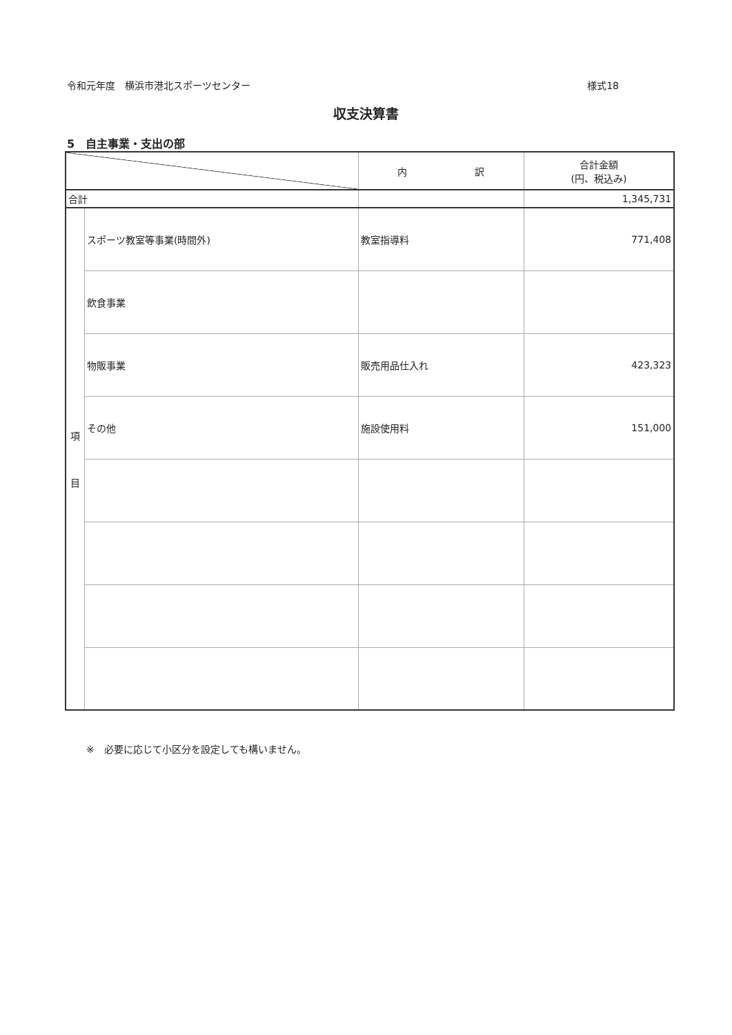令和元年度　横浜市港北スポーツセンター 様式18
収支決算書
5　自主事業・支出の部
| | | 内 訳 | 合計金額 (円、税込み) |
| --- | --- | --- | --- |
| 合計 | | | 1,345,731 |
| 項 目 | スポーツ教室等事業(時間外) | 教室指導料 | 771,408 |
| | 飲食事業 | | |
| | 物販事業 | 販売用品仕入れ | 423,323 |
| | その他 | 施設使用料 | 151,000 |
※　必要に応じて小区分を設定しても構いません。